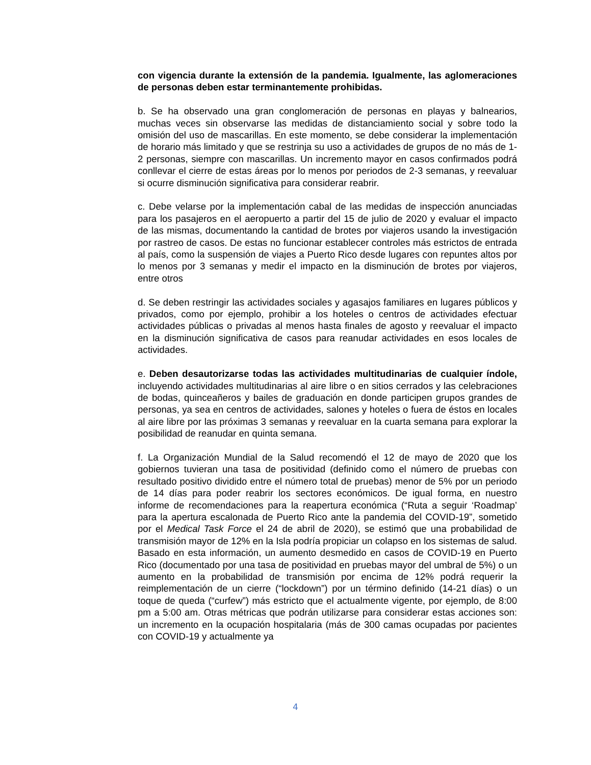con vigencia durante la extensión de la pandemia. Igualmente, las aglomeraciones de personas deben estar terminantemente prohibidas.
b. Se ha observado una gran conglomeración de personas en playas y balnearios, muchas veces sin observarse las medidas de distanciamiento social y sobre todo la omisión del uso de mascarillas. En este momento, se debe considerar la implementación de horario más limitado y que se restrinja su uso a actividades de grupos de no más de 1-2 personas, siempre con mascarillas. Un incremento mayor en casos confirmados podrá conllevar el cierre de estas áreas por lo menos por periodos de 2-3 semanas, y reevaluar si ocurre disminución significativa para considerar reabrir.
c. Debe velarse por la implementación cabal de las medidas de inspección anunciadas para los pasajeros en el aeropuerto a partir del 15 de julio de 2020 y evaluar el impacto de las mismas, documentando la cantidad de brotes por viajeros usando la investigación por rastreo de casos. De estas no funcionar establecer controles más estrictos de entrada al país, como la suspensión de viajes a Puerto Rico desde lugares con repuntes altos por lo menos por 3 semanas y medir el impacto en la disminución de brotes por viajeros, entre otros
d. Se deben restringir las actividades sociales y agasajos familiares en lugares públicos y privados, como por ejemplo, prohibir a los hoteles o centros de actividades efectuar actividades públicas o privadas al menos hasta finales de agosto y reevaluar el impacto en la disminución significativa de casos para reanudar actividades en esos locales de actividades.
e. Deben desautorizarse todas las actividades multitudinarias de cualquier índole, incluyendo actividades multitudinarias al aire libre o en sitios cerrados y las celebraciones de bodas, quinceañeros y bailes de graduación en donde participen grupos grandes de personas, ya sea en centros de actividades, salones y hoteles o fuera de éstos en locales al aire libre por las próximas 3 semanas y reevaluar en la cuarta semana para explorar la posibilidad de reanudar en quinta semana.
f. La Organización Mundial de la Salud recomendó el 12 de mayo de 2020 que los gobiernos tuvieran una tasa de positividad (definido como el número de pruebas con resultado positivo dividido entre el número total de pruebas) menor de 5% por un periodo de 14 días para poder reabrir los sectores económicos. De igual forma, en nuestro informe de recomendaciones para la reapertura económica (“Ruta a seguir ‘Roadmap’ para la apertura escalonada de Puerto Rico ante la pandemia del COVID-19”, sometido por el Medical Task Force el 24 de abril de 2020), se estimó que una probabilidad de transmisión mayor de 12% en la Isla podría propiciar un colapso en los sistemas de salud. Basado en esta información, un aumento desmedido en casos de COVID-19 en Puerto Rico (documentado por una tasa de positividad en pruebas mayor del umbral de 5%) o un aumento en la probabilidad de transmisión por encima de 12% podrá requerir la reimplementación de un cierre (“lockdown”) por un término definido (14-21 días) o un toque de queda (“curfew”) más estricto que el actualmente vigente, por ejemplo, de 8:00 pm a 5:00 am. Otras métricas que podrán utilizarse para considerar estas acciones son: un incremento en la ocupación hospitalaria (más de 300 camas ocupadas por pacientes con COVID-19 y actualmente ya
4